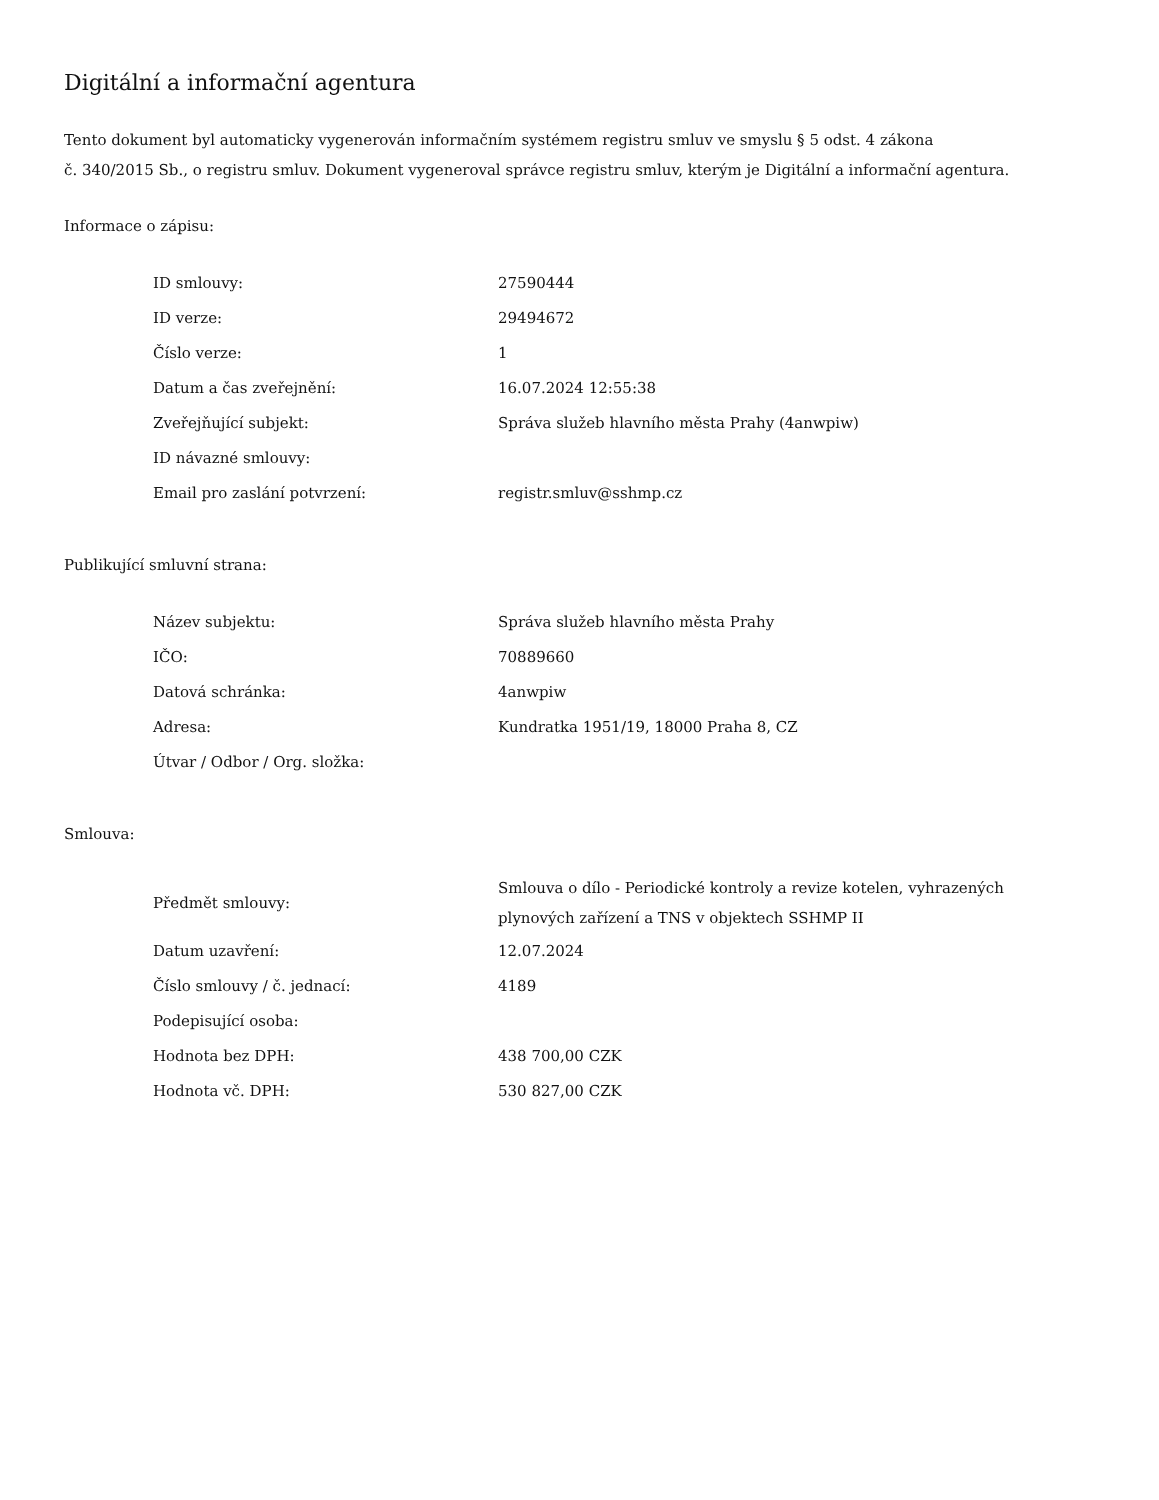Digitální a informační agentura
Tento dokument byl automaticky vygenerován informačním systémem registru smluv ve smyslu § 5 odst. 4 zákona
č. 340/2015 Sb., o registru smluv. Dokument vygeneroval správce registru smluv, kterým je Digitální a informační agentura.
Informace o zápisu:
| ID smlouvy: | 27590444 |
| ID verze: | 29494672 |
| Číslo verze: | 1 |
| Datum a čas zveřejnění: | 16.07.2024 12:55:38 |
| Zveřejňující subjekt: | Správa služeb hlavního města Prahy (4anwpiw) |
| ID návazné smlouvy: | |
| Email pro zaslání potvrzení: | registr.smluv@sshmp.cz |
Publikující smluvní strana:
| Název subjektu: | Správa služeb hlavního města Prahy |
| IČO: | 70889660 |
| Datová schránka: | 4anwpiw |
| Adresa: | Kundratka 1951/19, 18000 Praha 8, CZ |
| Útvar / Odbor / Org. složka: | |
Smlouva:
| Předmět smlouvy: | Smlouva o dílo - Periodické kontroly a revize kotelen, vyhrazených plynových zařízení a TNS v objektech SSHMP II |
| Datum uzavření: | 12.07.2024 |
| Číslo smlouvy / č. jednací: | 4189 |
| Podepisující osoba: | |
| Hodnota bez DPH: | 438 700,00 CZK |
| Hodnota vč. DPH: | 530 827,00 CZK |